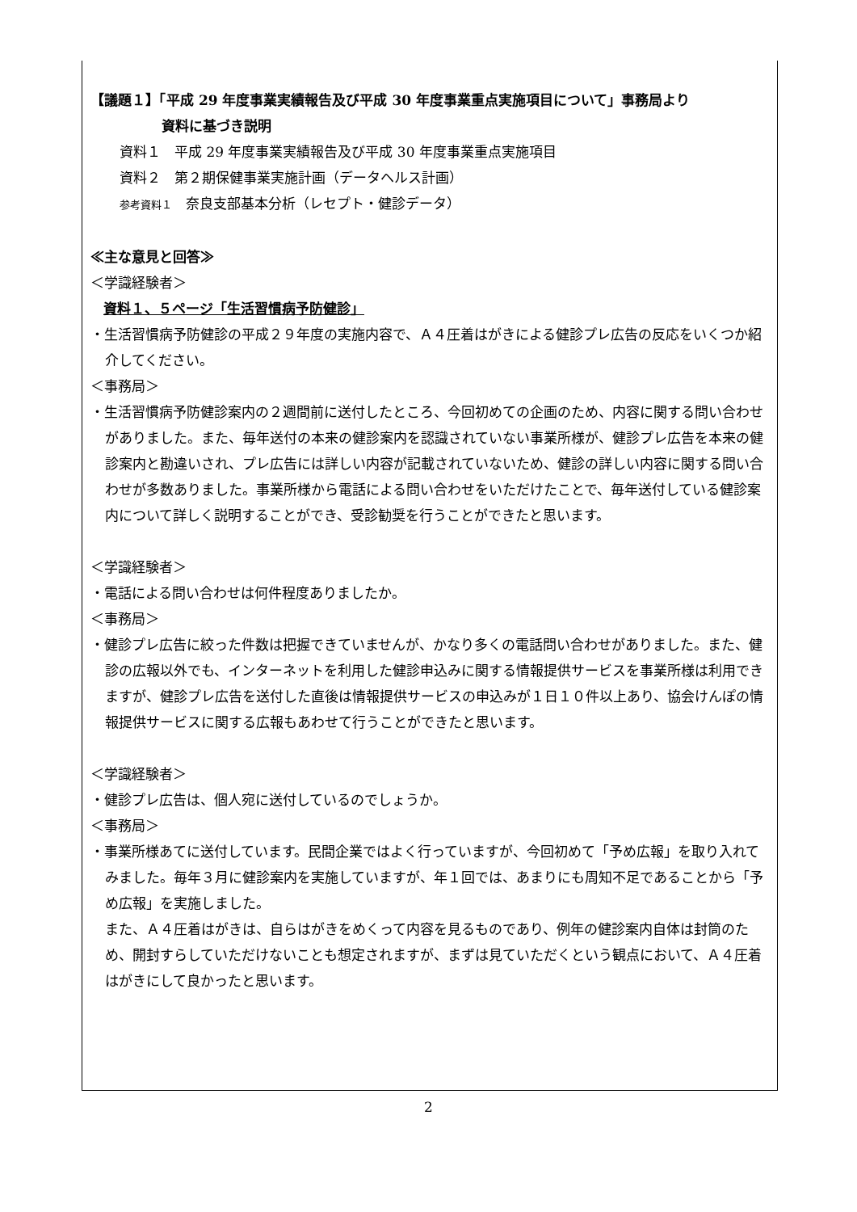【議題１】「平成 29 年度事業実績報告及び平成 30 年度事業重点実施項目について」事務局より
資料に基づき説明
資料１　平成 29 年度事業実績報告及び平成 30 年度事業重点実施項目
資料２　第２期保健事業実施計画（データヘルス計画）
参考資料１　奈良支部基本分析（レセプト・健診データ）
≪主な意見と回答≫
＜学識経験者＞
資料１、５ページ「生活習慣病予防健診」
・生活習慣病予防健診の平成２９年度の実施内容で、Ａ４圧着はがきによる健診プレ広告の反応をいくつか紹介してください。
＜事務局＞
・生活習慣病予防健診案内の２週間前に送付したところ、今回初めての企画のため、内容に関する問い合わせがありました。また、毎年送付の本来の健診案内を認識されていない事業所様が、健診プレ広告を本来の健診案内と勘違いされ、プレ広告には詳しい内容が記載されていないため、健診の詳しい内容に関する問い合わせが多数ありました。事業所様から電話による問い合わせをいただけたことで、毎年送付している健診案内について詳しく説明することができ、受診勧奨を行うことができたと思います。
＜学識経験者＞
・電話による問い合わせは何件程度ありましたか。
＜事務局＞
・健診プレ広告に絞った件数は把握できていませんが、かなり多くの電話問い合わせがありました。また、健診の広報以外でも、インターネットを利用した健診申込みに関する情報提供サービスを事業所様は利用できますが、健診プレ広告を送付した直後は情報提供サービスの申込みが１日１０件以上あり、協会けんぽの情報提供サービスに関する広報もあわせて行うことができたと思います。
＜学識経験者＞
・健診プレ広告は、個人宛に送付しているのでしょうか。
＜事務局＞
・事業所様あてに送付しています。民間企業ではよく行っていますが、今回初めて「予め広報」を取り入れてみました。毎年３月に健診案内を実施していますが、年１回では、あまりにも周知不足であることから「予め広報」を実施しました。
また、Ａ４圧着はがきは、自らはがきをめくって内容を見るものであり、例年の健診案内自体は封筒のため、開封すらしていただけないことも想定されますが、まずは見ていただくという観点において、Ａ４圧着はがきにして良かったと思います。
2